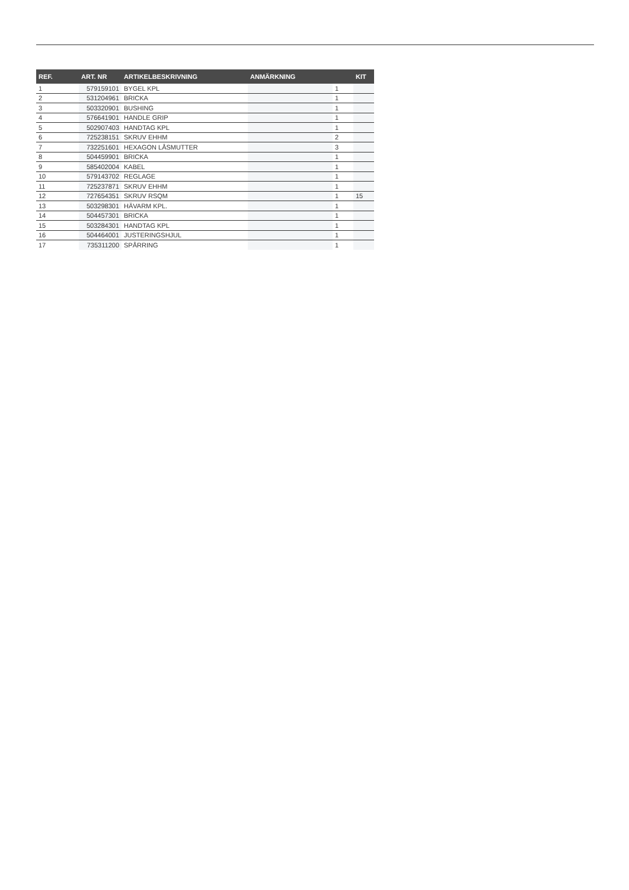| REF. | ART. NR | ARTIKELBESKRIVNING | ANMÄRKNING | | KIT |
| --- | --- | --- | --- | --- | --- |
| 1 | 579159101 | BYGEL KPL | | 1 | |
| 2 | 531204961 | BRICKA | | 1 | |
| 3 | 503320901 | BUSHING | | 1 | |
| 4 | 576641901 | HANDLE GRIP | | 1 | |
| 5 | 502907403 | HANDTAG KPL | | 1 | |
| 6 | 725238151 | SKRUV EHHM | | 2 | |
| 7 | 732251601 | HEXAGON LÅSMUTTER | | 3 | |
| 8 | 504459901 | BRICKA | | 1 | |
| 9 | 585402004 | KABEL | | 1 | |
| 10 | 579143702 | REGLAGE | | 1 | |
| 11 | 725237871 | SKRUV EHHM | | 1 | |
| 12 | 727654351 | SKRUV RSQM | | 1 | 15 |
| 13 | 503298301 | HÄVARM KPL. | | 1 | |
| 14 | 504457301 | BRICKA | | 1 | |
| 15 | 503284301 | HANDTAG KPL | | 1 | |
| 16 | 504464001 | JUSTERINGSHJUL | | 1 | |
| 17 | 735311200 | SPÅRRING | | 1 | |